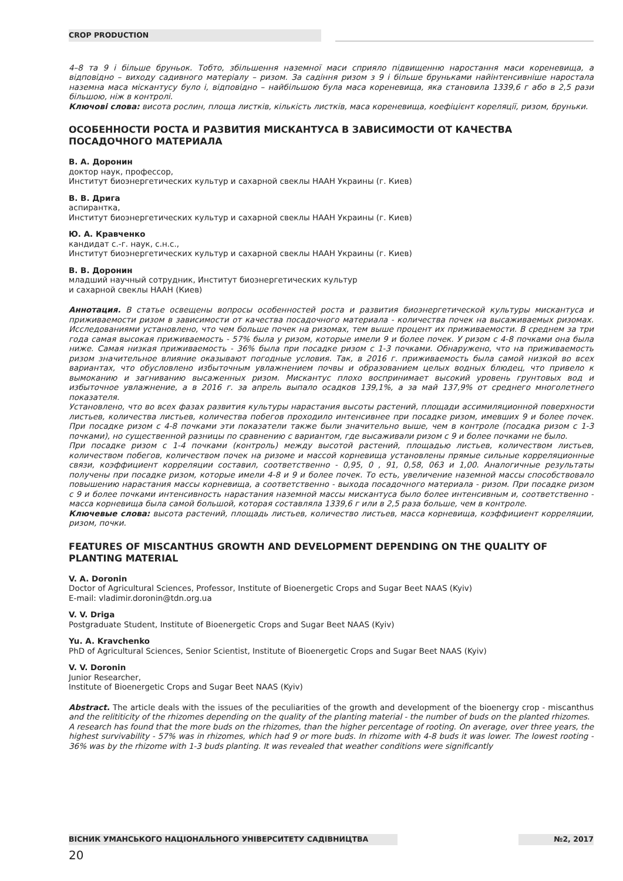CROP PRODUCTION
4–8 та 9 і більше бруньок. Тобто, збільшення наземної маси сприяло підвищенню наростання маси кореневища, а відповідно – виходу садивного матеріалу – ризом. За садіння ризом з 9 і більше бруньками найінтенсивніше наростала наземна маса міскантусу було і, відповідно – найбільшою була маса кореневища, яка становила 1339,6 г або в 2,5 рази більшою, ніж в контролі.
Ключові слова: висота рослин, площа листків, кількість листків, маса кореневища, коефіцієнт кореляції, ризом, бруньки.
ОСОБЕННОСТИ РОСТА И РАЗВИТИЯ МИСКАНТУСА В ЗАВИСИМОСТИ ОТ КАЧЕСТВА ПОСАДОЧНОГО МАТЕРИАЛА
В. А. Доронин
доктор наук, профессор,
Институт биоэнергетических культур и сахарной свеклы НААН Украины (г. Киев)
В. В. Дрига
аспирантка,
Институт биоэнергетических культур и сахарной свеклы НААН Украины (г. Киев)
Ю. А. Кравченко
кандидат с.-г. наук, с.н.с.,
Институт биоэнергетических культур и сахарной свеклы НААН Украины (г. Киев)
В. В. Доронин
младший научный сотрудник, Институт биоэнергетических культур
и сахарной свеклы НААН (Киев)
Аннотация. В статье освещены вопросы особенностей роста и развития биоэнергетической культуры мискантуса и приживаемости ризом в зависимости от качества посадочного материала - количества почек на высаживаемых ризомах. Исследованиями установлено, что чем больше почек на ризомах, тем выше процент их приживаемости. В среднем за три года самая высокая приживаемость - 57% была у ризом, которые имели 9 и более почек. У ризом с 4-8 почками она была ниже. Самая низкая приживаемость - 36% была при посадке ризом с 1-3 почками. Обнаружено, что на приживаемость ризом значительное влияние оказывают погодные условия. Так, в 2016 г. приживаемость была самой низкой во всех вариантах, что обусловлено избыточным увлажнением почвы и образованием целых водных блюдец, что привело к вымоканию и загниванию высаженных ризом. Мискантус плохо воспринимает высокий уровень грунтовых вод и избыточное увлажнение, а в 2016 г. за апрель выпало осадков 139,1%, а за май 137,9% от среднего многолетнего показателя.
Установлено, что во всех фазах развития культуры нарастания высоты растений, площади ассимиляционной поверхности листьев, количества листьев, количества побегов проходило интенсивнее при посадке ризом, имевших 9 и более почек. При посадке ризом с 4-8 почками эти показатели также были значительно выше, чем в контроле (посадка ризом с 1-3 почками), но существенной разницы по сравнению с вариантом, где высаживали ризом с 9 и более почками не было.
При посадке ризом с 1-4 почками (контроль) между высотой растений, площадью листьев, количеством листьев, количеством побегов, количеством почек на ризоме и массой корневища установлены прямые сильные корреляционные связи, коэффициент корреляции составил, соответственно - 0,95, 0 , 91, 0,58, 063 и 1,00. Аналогичные результаты получены при посадке ризом, которые имели 4-8 и 9 и более почек. То есть, увеличение наземной массы способствовало повышению нарастания массы корневища, а соответственно - выхода посадочного материала - ризом. При посадке ризом с 9 и более почками интенсивность нарастания наземной массы мискантуса было более интенсивным и, соответственно - масса корневища была самой большой, которая составляла 1339,6 г или в 2,5 раза больше, чем в контроле.
Ключевые слова: высота растений, площадь листьев, количество листьев, масса корневища, коэффициент корреляции, ризом, почки.
FEATURES OF MISCANTHUS GROWTH AND DEVELOPMENT DEPENDING ON THE QUALITY OF PLANTING MATERIAL
V. A. Doronin
Doctor of Agricultural Sciences, Professor, Institute of Bioenergetic Crops and Sugar Beet NAAS (Kyiv)
E-mail: vladimir.doronin@tdn.org.ua
V. V. Driga
Postgraduate Student, Institute of Bioenergetic Crops and Sugar Beet NAAS (Kyiv)
Yu. A. Kravchenko
PhD of Agricultural Sciences, Senior Scientist, Institute of Bioenergetic Crops and Sugar Beet NAAS (Kyiv)
V. V. Doronin
Junior Researcher,
Institute of Bioenergetic Crops and Sugar Beet NAAS (Kyiv)
Abstract. The article deals with the issues of the peculiarities of the growth and development of the bioenergy crop - miscanthus and the relititicity of the rhizomes depending on the quality of the planting material - the number of buds on the planted rhizomes.
A research has found that the more buds on the rhizomes, than the higher percentage of rooting. On average, over three years, the highest survivability - 57% was in rhizomes, which had 9 or more buds. In rhizome with 4-8 buds it was lower. The lowest rooting - 36% was by the rhizome with 1-3 buds planting. It was revealed that weather conditions were significantly
ВІСНИК УМАНСЬКОГО НАЦІОНАЛЬНОГО УНІВЕРСИТЕТУ САДІВНИЦТВА №2, 2017
20